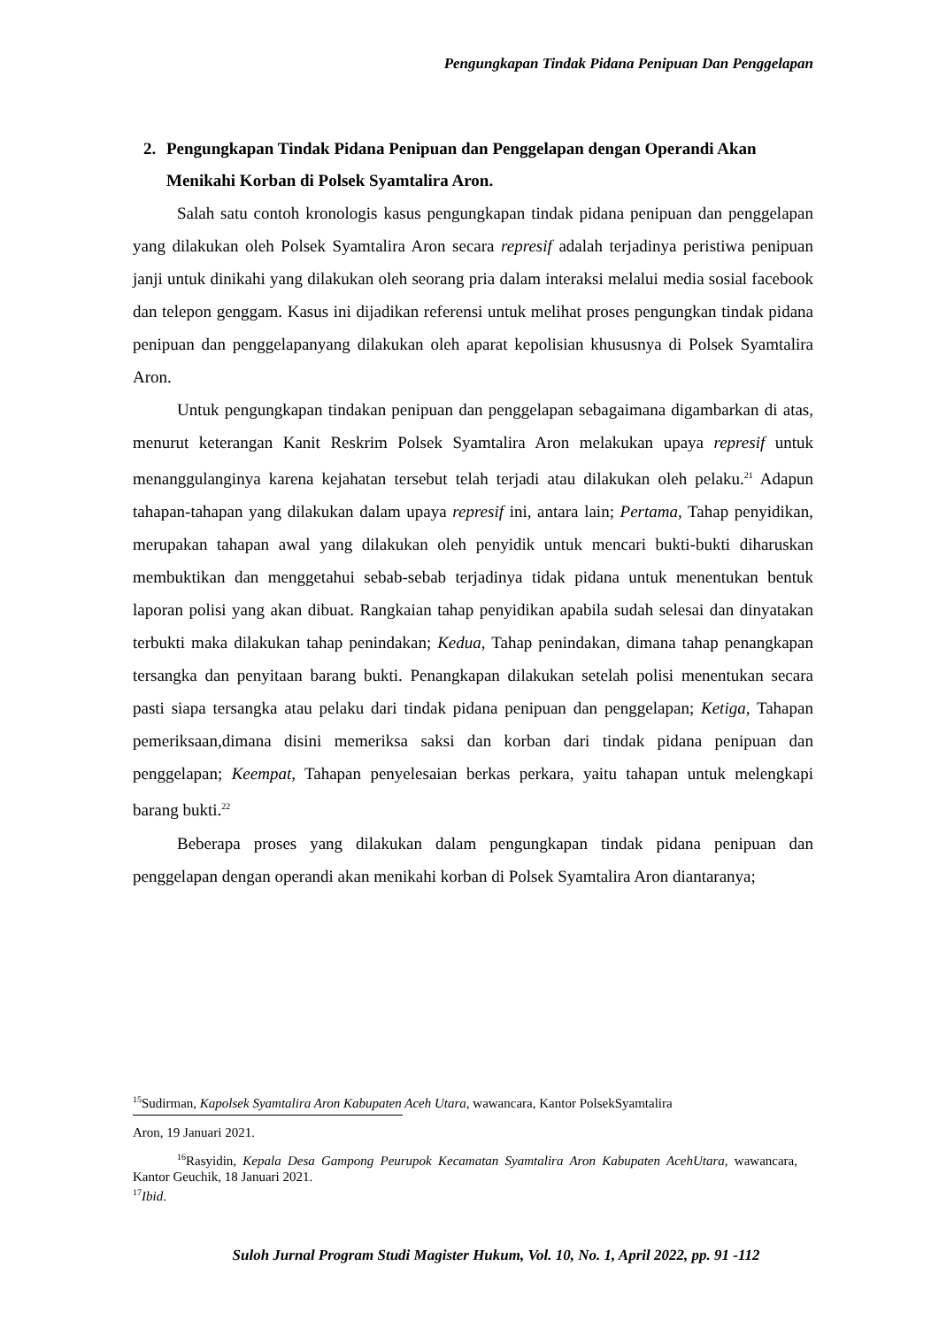Pengungkapan Tindak Pidana Penipuan Dan Penggelapan
2. Pengungkapan Tindak Pidana Penipuan dan Penggelapan dengan Operandi Akan Menikahi Korban di Polsek Syamtalira Aron.
Salah satu contoh kronologis kasus pengungkapan tindak pidana penipuan dan penggelapan yang dilakukan oleh Polsek Syamtalira Aron secara represif adalah terjadinya peristiwa penipuan janji untuk dinikahi yang dilakukan oleh seorang pria dalam interaksi melalui media sosial facebook dan telepon genggam. Kasus ini dijadikan referensi untuk melihat proses pengungkan tindak pidana penipuan dan penggelapanyang dilakukan oleh aparat kepolisian khususnya di Polsek Syamtalira Aron.
Untuk pengungkapan tindakan penipuan dan penggelapan sebagaimana digambarkan di atas, menurut keterangan Kanit Reskrim Polsek Syamtalira Aron melakukan upaya represif untuk menanggulanginya karena kejahatan tersebut telah terjadi atau dilakukan oleh pelaku.<sup>21</sup> Adapun tahapan-tahapan yang dilakukan dalam upaya represif ini, antara lain; Pertama, Tahap penyidikan, merupakan tahapan awal yang dilakukan oleh penyidik untuk mencari bukti-bukti diharuskan membuktikan dan menggetahui sebab-sebab terjadinya tidak pidana untuk menentukan bentuk laporan polisi yang akan dibuat. Rangkaian tahap penyidikan apabila sudah selesai dan dinyatakan terbukti maka dilakukan tahap penindakan; Kedua, Tahap penindakan, dimana tahap penangkapan tersangka dan penyitaan barang bukti. Penangkapan dilakukan setelah polisi menentukan secara pasti siapa tersangka atau pelaku dari tindak pidana penipuan dan penggelapan; Ketiga, Tahapan pemeriksaan,dimana disini memeriksa saksi dan korban dari tindak pidana penipuan dan penggelapan; Keempat, Tahapan penyelesaian berkas perkara, yaitu tahapan untuk melengkapi barang bukti.<sup>22</sup>
Beberapa proses yang dilakukan dalam pengungkapan tindak pidana penipuan dan penggelapan dengan operandi akan menikahi korban di Polsek Syamtalira Aron diantaranya;
<sup>15</sup> Sudirman, Kapolsek Syamtalira Aron Kabupaten Aceh Utara, wawancara, Kantor PolsekSyamtalira
Aron, 19 Januari 2021.
<sup>16</sup> Rasyidin, Kepala Desa Gampong Peurupok Kecamatan Syamtalira Aron Kabupaten AcehUtara, wawancara, Kantor Geuchik, 18 Januari 2021.
<sup>17</sup> Ibid.
Suloh Jurnal Program Studi Magister Hukum, Vol. 10, No. 1, April 2022, pp. 91 -112